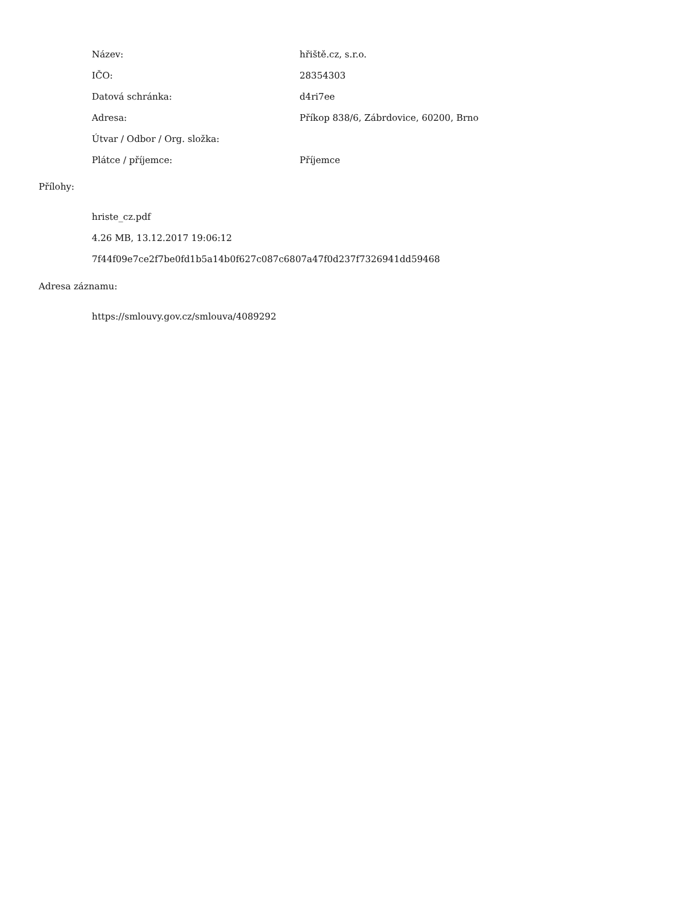| Název: | hřiště.cz, s.r.o. |
| IČO: | 28354303 |
| Datová schránka: | d4ri7ee |
| Adresa: | Příkop 838/6, Zábrdovice, 60200, Brno |
| Útvar / Odbor / Org. složka: | |
| Plátce / příjemce: | Příjemce |
Přílohy:
hriste_cz.pdf
4.26 MB, 13.12.2017 19:06:12
7f44f09e7ce2f7be0fd1b5a14b0f627c087c6807a47f0d237f7326941dd59468
Adresa záznamu:
https://smlouvy.gov.cz/smlouva/4089292